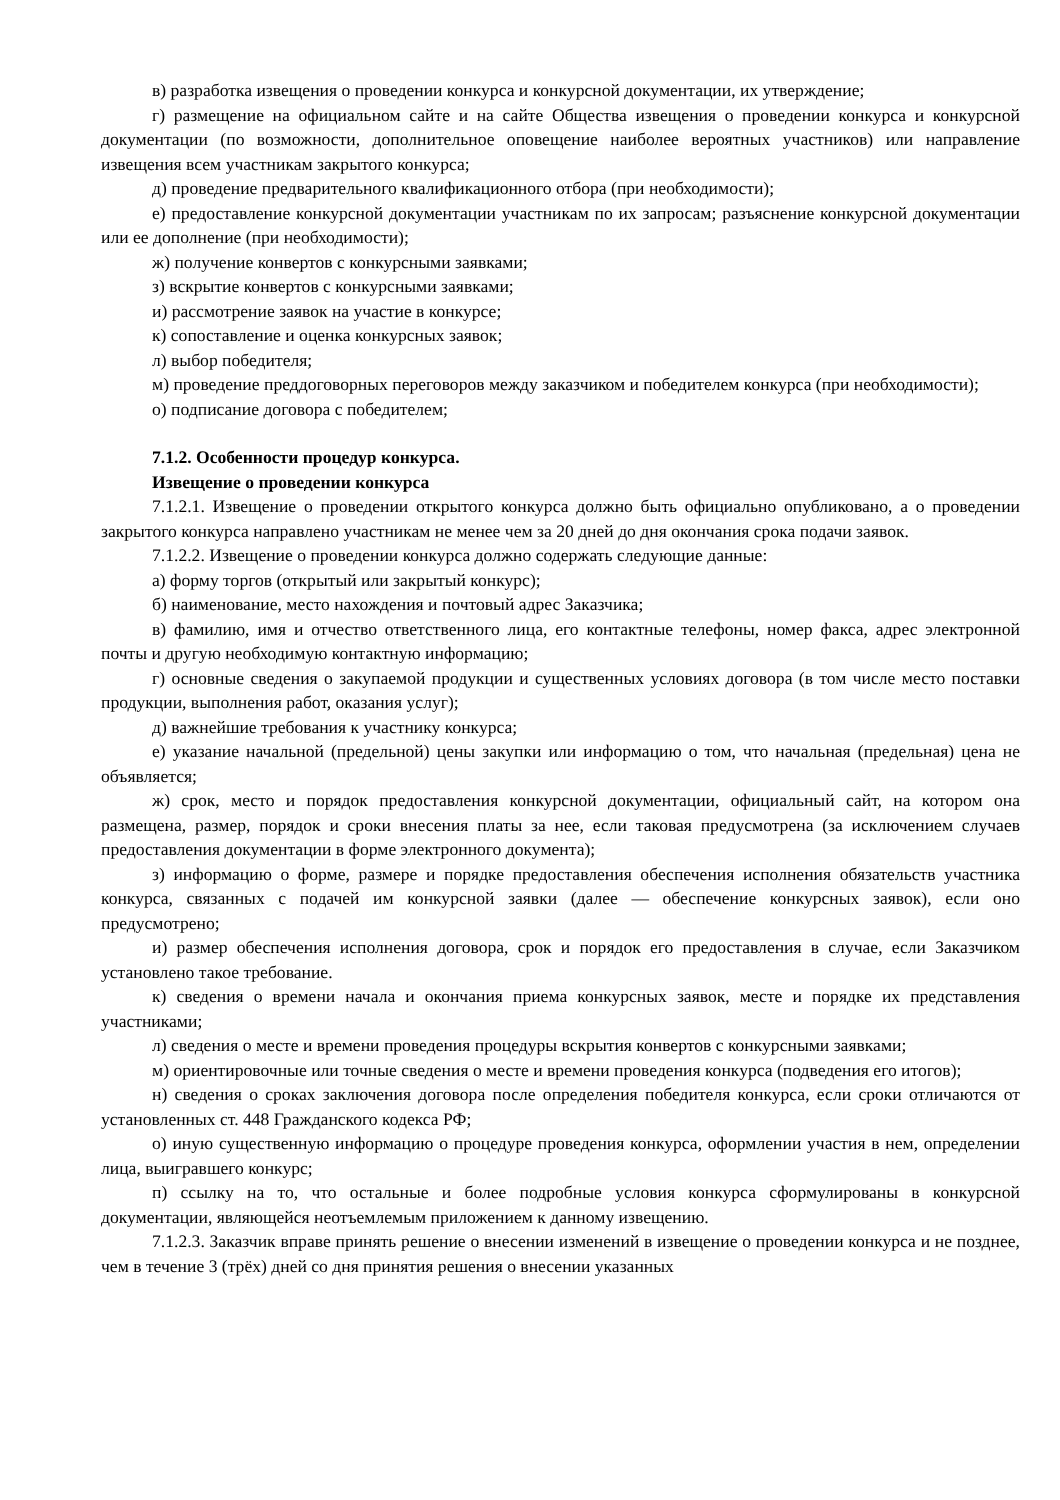в) разработка извещения о проведении конкурса и конкурсной документации, их утверждение;
г) размещение на официальном сайте и на сайте Общества извещения о проведении конкурса и конкурсной документации (по возможности, дополнительное оповещение наиболее вероятных участников) или направление извещения всем участникам закрытого конкурса;
д) проведение предварительного квалификационного отбора (при необходимости);
е) предоставление конкурсной документации участникам по их запросам; разъяснение конкурсной документации или ее дополнение (при необходимости);
ж) получение конвертов с конкурсными заявками;
з) вскрытие конвертов с конкурсными заявками;
и) рассмотрение заявок на участие в конкурсе;
к) сопоставление и оценка конкурсных заявок;
л) выбор победителя;
м) проведение преддоговорных переговоров между заказчиком и победителем конкурса (при необходимости);
о) подписание договора с победителем;
7.1.2. Особенности процедур конкурса.
Извещение о проведении конкурса
7.1.2.1. Извещение о проведении открытого конкурса должно быть официально опубликовано, а о проведении закрытого конкурса направлено участникам не менее чем за 20 дней до дня окончания срока подачи заявок.
7.1.2.2. Извещение о проведении конкурса должно содержать следующие данные:
а) форму торгов (открытый или закрытый конкурс);
б) наименование, место нахождения и почтовый адрес Заказчика;
в) фамилию, имя и отчество ответственного лица, его контактные телефоны, номер факса, адрес электронной почты и другую необходимую контактную информацию;
г) основные сведения о закупаемой продукции и существенных условиях договора (в том числе место поставки продукции, выполнения работ, оказания услуг);
д) важнейшие требования к участнику конкурса;
е) указание начальной (предельной) цены закупки или информацию о том, что начальная (предельная) цена не объявляется;
ж) срок, место и порядок предоставления конкурсной документации, официальный сайт, на котором она размещена, размер, порядок и сроки внесения платы за нее, если таковая предусмотрена (за исключением случаев предоставления документации в форме электронного документа);
з) информацию о форме, размере и порядке предоставления обеспечения исполнения обязательств участника конкурса, связанных с подачей им конкурсной заявки (далее — обеспечение конкурсных заявок), если оно предусмотрено;
и) размер обеспечения исполнения договора, срок и порядок его предоставления в случае, если Заказчиком установлено такое требование.
к) сведения о времени начала и окончания приема конкурсных заявок, месте и порядке их представления участниками;
л) сведения о месте и времени проведения процедуры вскрытия конвертов с конкурсными заявками;
м) ориентировочные или точные сведения о месте и времени проведения конкурса (подведения его итогов);
н) сведения о сроках заключения договора после определения победителя конкурса, если сроки отличаются от установленных ст. 448 Гражданского кодекса РФ;
о) иную существенную информацию о процедуре проведения конкурса, оформлении участия в нем, определении лица, выигравшего конкурс;
п) ссылку на то, что остальные и более подробные условия конкурса сформулированы в конкурсной документации, являющейся неотъемлемым приложением к данному извещению.
7.1.2.3. Заказчик вправе принять решение о внесении изменений в извещение о проведении конкурса и не позднее, чем в течение 3 (трёх) дней со дня принятия решения о внесении указанных